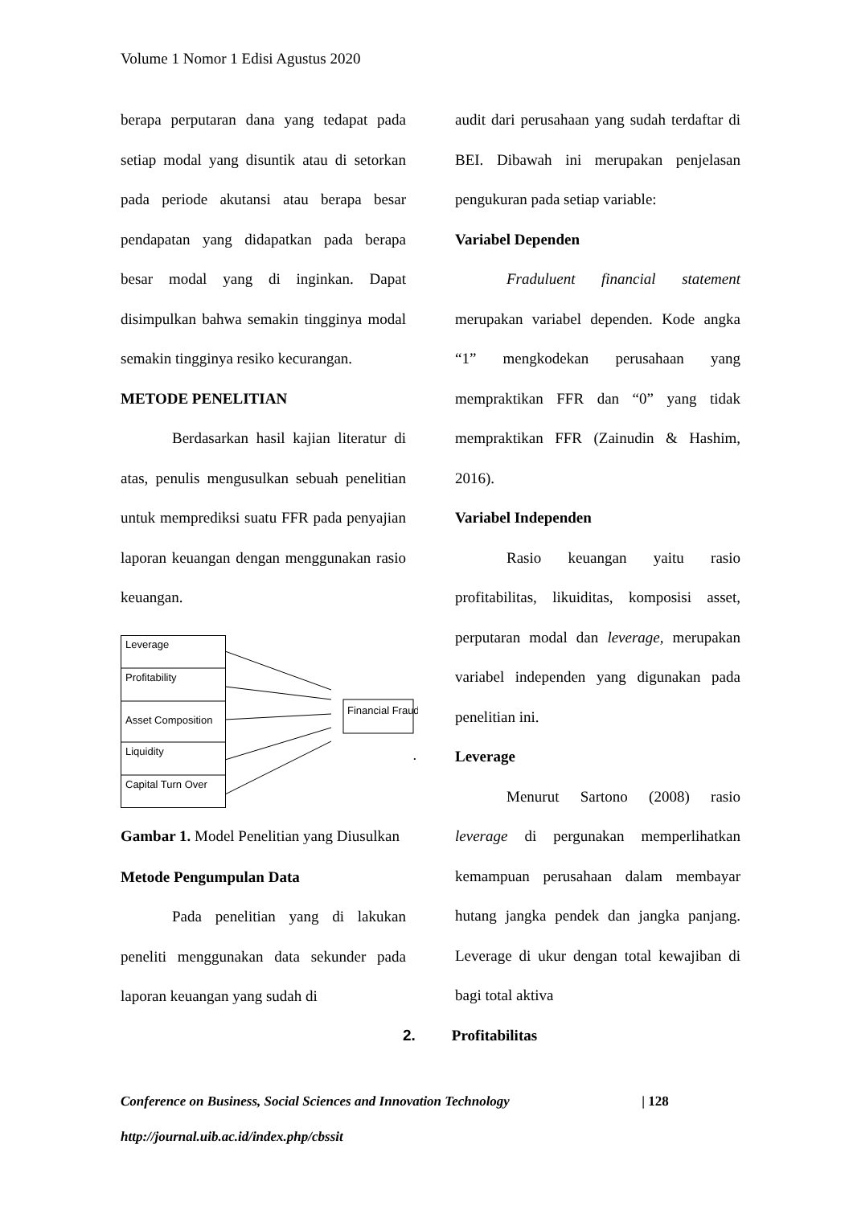Volume 1 Nomor 1 Edisi Agustus 2020
berapa perputaran dana yang tedapat pada setiap modal yang disuntik atau di setorkan pada periode akutansi atau berapa besar pendapatan yang didapatkan pada berapa besar modal yang di inginkan. Dapat disimpulkan bahwa semakin tingginya modal semakin tingginya resiko kecurangan.
METODE PENELITIAN
Berdasarkan hasil kajian literatur di atas, penulis mengusulkan sebuah penelitian untuk memprediksi suatu FFR pada penyajian laporan keuangan dengan menggunakan rasio keuangan.
Leverage
Profitability
Asset Composition
Liquidity
Capital Turn Over
Financial Fraud
.
Gambar 1. Model Penelitian yang Diusulkan
Metode Pengumpulan Data
Pada penelitian yang di lakukan peneliti menggunakan data sekunder pada laporan keuangan yang sudah di
audit dari perusahaan yang sudah terdaftar di BEI. Dibawah ini merupakan penjelasan pengukuran pada setiap variable:
Variabel Dependen
Fraduluent financial statement merupakan variabel dependen. Kode angka “1” mengkodekan perusahaan yang mempraktikan FFR dan “0” yang tidak mempraktikan FFR (Zainudin & Hashim, 2016).
Variabel Independen
Rasio keuangan yaitu rasio profitabilitas, likuiditas, komposisi asset, perputaran modal dan leverage, merupakan variabel independen yang digunakan pada penelitian ini.
Leverage
Menurut Sartono (2008) rasio leverage di pergunakan memperlihatkan kemampuan perusahaan dalam membayar hutang jangka pendek dan jangka panjang. Leverage di ukur dengan total kewajiban di bagi total aktiva
2. Profitabilitas
Conference on Business, Social Sciences and Innovation Technology | 128
http://journal.uib.ac.id/index.php/cbssit